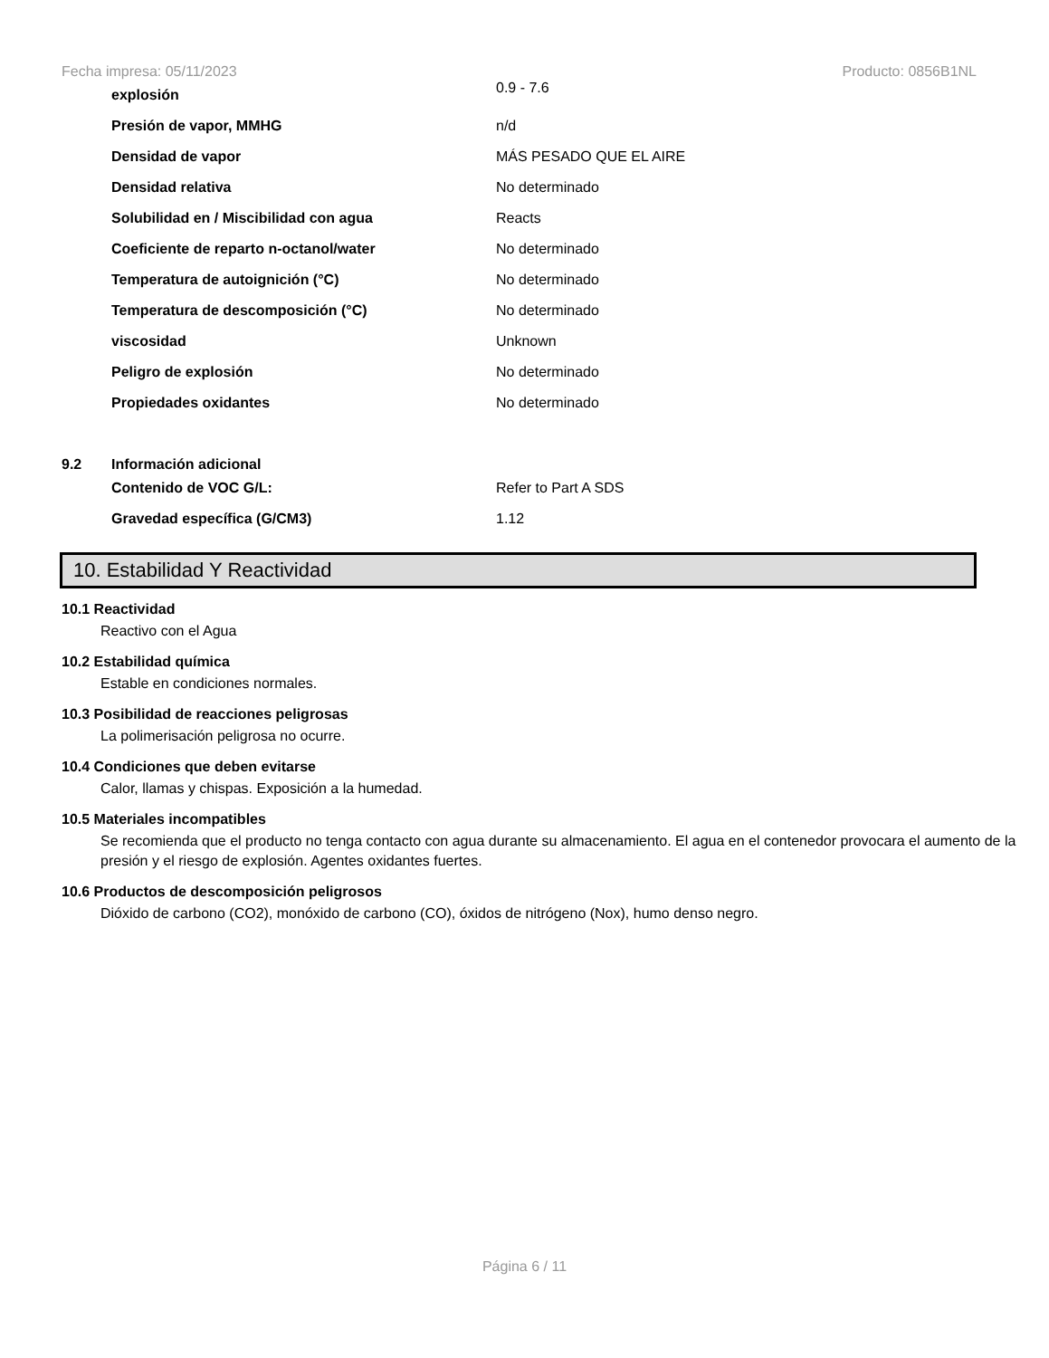Fecha impresa: 05/11/2023 Producto: 0856B1NL
| | explosión | 0.9 - 7.6 |
| | Presión de vapor, MMHG | n/d |
| | Densidad de vapor | MÁS PESADO QUE EL AIRE |
| | Densidad relativa | No determinado |
| | Solubilidad en / Miscibilidad con agua | Reacts |
| | Coeficiente de reparto n-octanol/water | No determinado |
| | Temperatura de autoignición (°C) | No determinado |
| | Temperatura de descomposición (°C) | No determinado |
| | viscosidad | Unknown |
| | Peligro de explosión | No determinado |
| | Propiedades oxidantes | No determinado |
| 9.2 | Información adicional | |
| | Contenido de VOC G/L: | Refer to Part A SDS |
| | Gravedad específica (G/CM3) | 1.12 |
10. Estabilidad Y Reactividad
10.1 Reactividad
Reactivo con el Agua
10.2 Estabilidad química
Estable en condiciones normales.
10.3 Posibilidad de reacciones peligrosas
La polimerisación peligrosa no ocurre.
10.4 Condiciones que deben evitarse
Calor, llamas y chispas. Exposición a la humedad.
10.5 Materiales incompatibles
Se recomienda que el producto no tenga contacto con agua durante su almacenamiento. El agua en el contenedor provocara el aumento de la presión y el riesgo de explosión. Agentes oxidantes fuertes.
10.6 Productos de descomposición peligrosos
Dióxido de carbono (CO2), monóxido de carbono (CO), óxidos de nitrógeno (Nox), humo denso negro.
Página 6 / 11